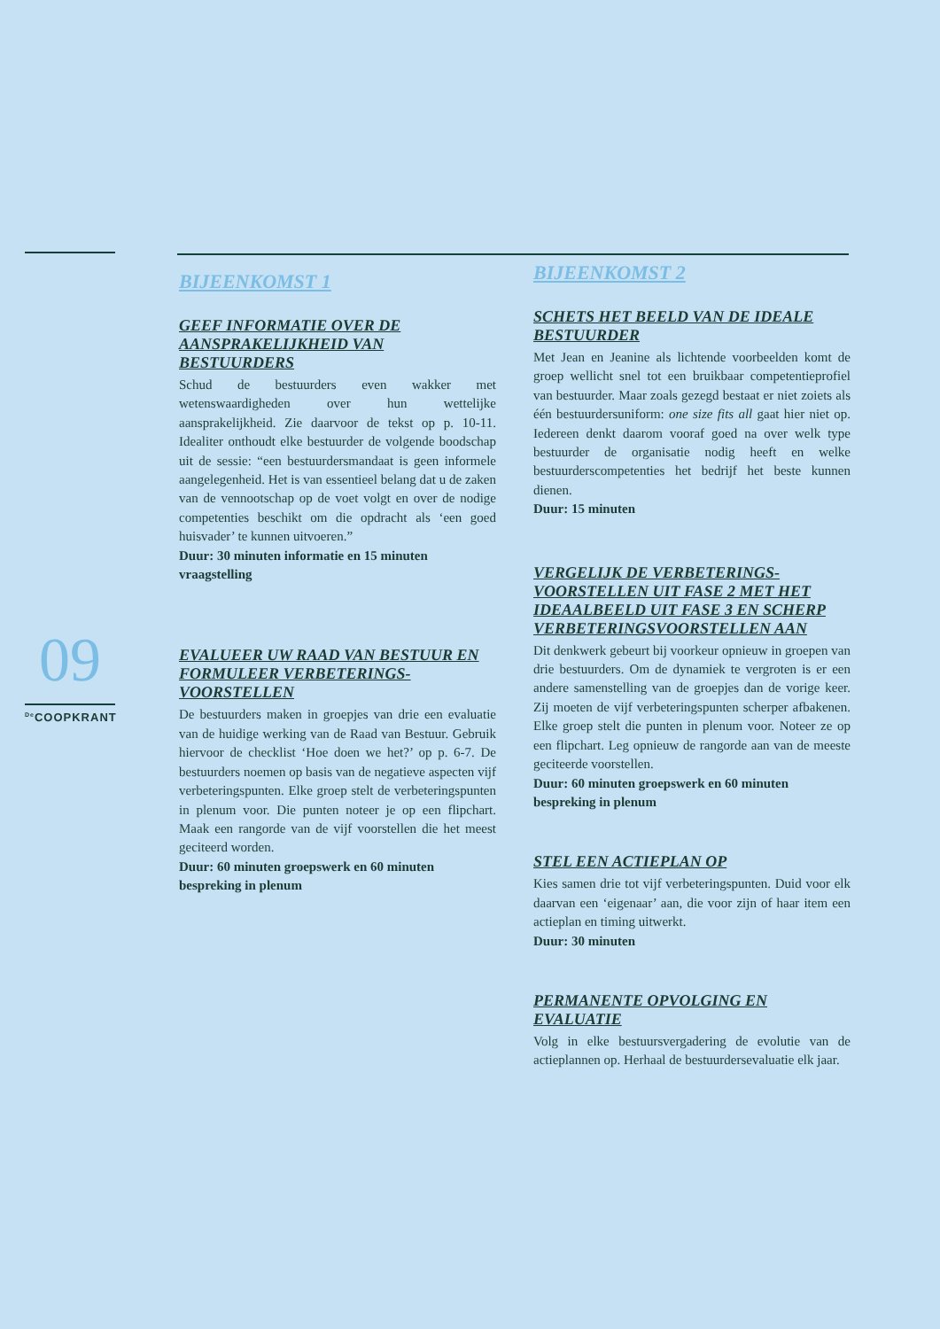BIJEENKOMST 1
GEEF INFORMATIE OVER DE AANSPRAKELIJKHEID VAN BESTUURDERS
Schud de bestuurders even wakker met wetenswaardigheden over hun wettelijke aansprakelijkheid. Zie daarvoor de tekst op p. 10-11. Idealiter onthoudt elke bestuurder de volgende boodschap uit de sessie: “een bestuurdersmandaat is geen informele aangelegenheid. Het is van essentieel belang dat u de zaken van de vennootschap op de voet volgt en over de nodige competenties beschikt om die opdracht als ‘een goed huisvader’ te kunnen uitvoeren.”
Duur: 30 minuten informatie en 15 minuten vraagstelling
EVALUEER UW RAAD VAN BESTUUR EN FORMULEER VERBETERINGS-VOORSTELLEN
De bestuurders maken in groepjes van drie een evaluatie van de huidige werking van de Raad van Bestuur. Gebruik hiervoor de checklist ‘Hoe doen we het?’ op p. 6-7. De bestuurders noemen op basis van de negatieve aspecten vijf verbeteringspunten. Elke groep stelt de verbeteringspunten in plenum voor. Die punten noteer je op een flipchart. Maak een rangorde van de vijf voorstellen die het meest geciteerd worden.
Duur: 60 minuten groepswerk en 60 minuten bespreking in plenum
BIJEENKOMST 2
SCHETS HET BEELD VAN DE IDEALE BESTUURDER
Met Jean en Jeanine als lichtende voorbeelden komt de groep wellicht snel tot een bruikbaar competentieprofiel van bestuurder. Maar zoals gezegd bestaat er niet zoiets als één bestuurdersuniform: one size fits all gaat hier niet op. Iedereen denkt daarom vooraf goed na over welk type bestuurder de organisatie nodig heeft en welke bestuurderscompetenties het bedrijf het beste kunnen dienen.
Duur: 15 minuten
VERGELIJK DE VERBETERINGS-VOORSTELLEN UIT FASE 2 MET HET IDEAALBEELD UIT FASE 3 EN SCHERP VERBETERINGSVOORSTELLEN AAN
Dit denkwerk gebeurt bij voorkeur opnieuw in groepen van drie bestuurders. Om de dynamiek te vergroten is er een andere samenstelling van de groepjes dan de vorige keer. Zij moeten de vijf verbeteringspunten scherper afbakenen. Elke groep stelt die punten in plenum voor. Noteer ze op een flipchart. Leg opnieuw de rangorde aan van de meeste geciteerde voorstellen.
Duur: 60 minuten groepswerk en 60 minuten bespreking in plenum
STEL EEN ACTIEPLAN OP
Kies samen drie tot vijf verbeteringspunten. Duid voor elk daarvan een ‘eigenaar’ aan, die voor zijn of haar item een actieplan en timing uitwerkt.
Duur: 30 minuten
PERMANENTE OPVOLGING EN EVALUATIE
Volg in elke bestuursvergadering de evolutie van de actieplannen op. Herhaal de bestuurdersevaluatie elk jaar.
09
<sup>De</sup>COOPKRANT